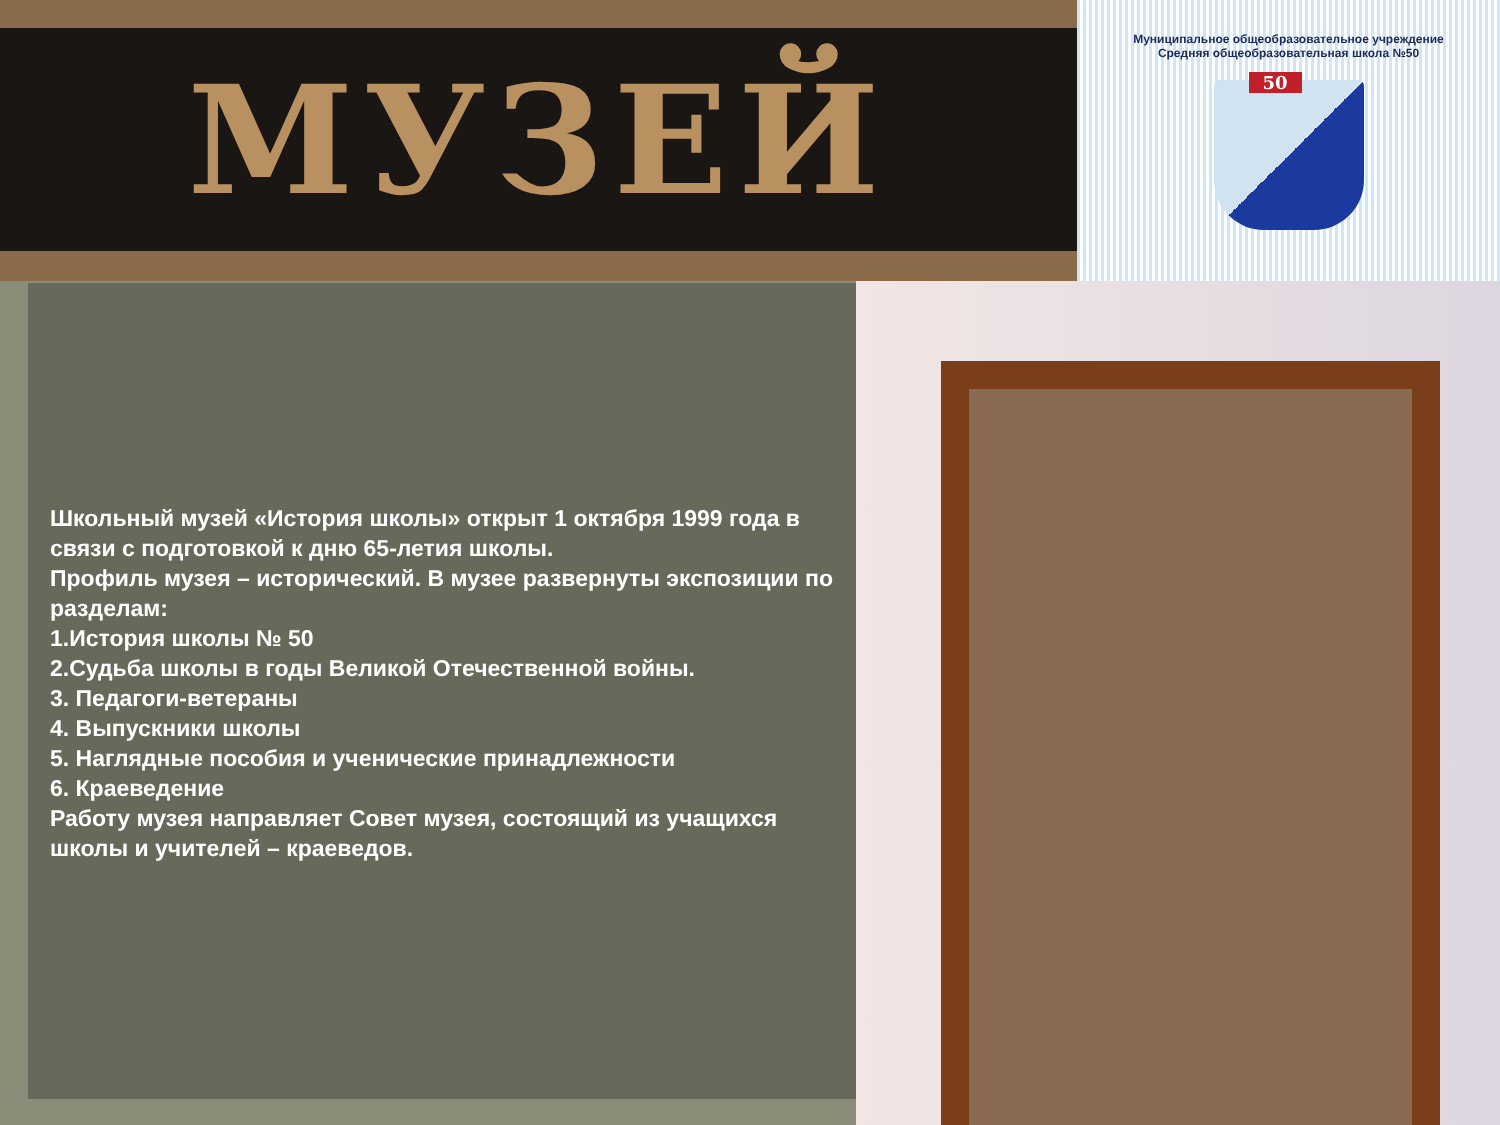МУЗЕЙ
Муниципальное общеобразовательное учреждение
Средняя общеобразовательная школа №50
50
Школьный музей «История школы» открыт 1 октября 1999 года в связи с подготовкой к дню 65-летия школы.
Профиль музея – исторический. В музее развернуты экспозиции по разделам:
1.История школы № 50
2.Судьба школы в годы Великой Отечественной войны.
3. Педагоги-ветераны
4. Выпускники школы
5. Наглядные пособия и ученические принадлежности
6. Краеведение
Работу музея направляет Совет музея, состоящий из учащихся школы и учителей – краеведов.